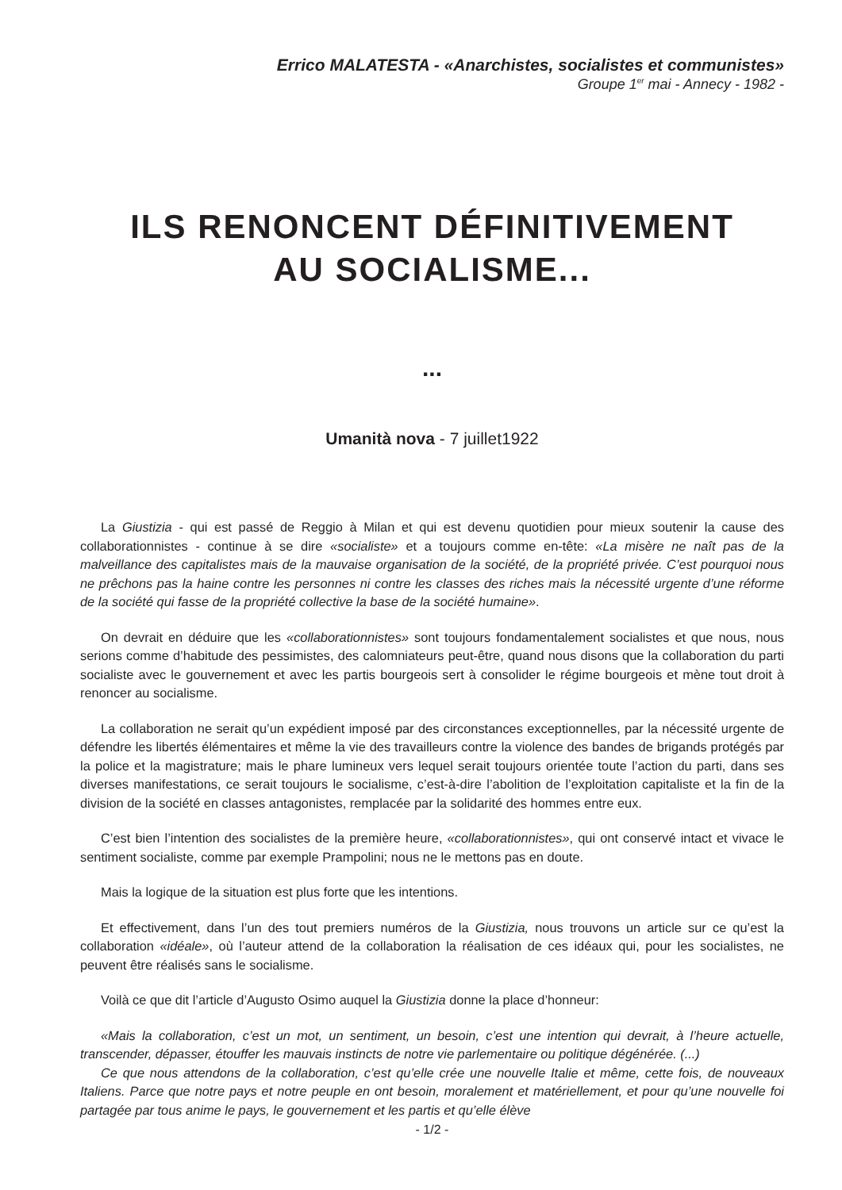Errico MALATESTA - «Anarchistes, socialistes et communistes»
Groupe 1<sup>er</sup> mai - Annecy - 1982 -
ILS RENONCENT DÉFINITIVEMENT
AU SOCIALISME...
...
Umanità nova - 7 juillet1922
La Giustizia - qui est passé de Reggio à Milan et qui est devenu quotidien pour mieux soutenir la cause des collaborationnistes - continue à se dire «socialiste» et a toujours comme en-tête: «La misère ne naît pas de la malveillance des capitalistes mais de la mauvaise organisation de la société, de la propriété privée. C’est pourquoi nous ne prêchons pas la haine contre les personnes ni contre les classes des riches mais la nécessité urgente d’une réforme de la société qui fasse de la propriété collective la base de la société humaine».
On devrait en déduire que les «collaborationnistes» sont toujours fondamentalement socialistes et que nous, nous serions comme d’habitude des pessimistes, des calomniateurs peut-être, quand nous disons que la collaboration du parti socialiste avec le gouvernement et avec les partis bourgeois sert à consolider le régime bourgeois et mène tout droit à renoncer au socialisme.
La collaboration ne serait qu’un expédient imposé par des circonstances exceptionnelles, par la nécessité urgente de défendre les libertés élémentaires et même la vie des travailleurs contre la violence des bandes de brigands protégés par la police et la magistrature; mais le phare lumineux vers lequel serait toujours orientée toute l’action du parti, dans ses diverses manifestations, ce serait toujours le socialisme, c’est-à-dire l’abolition de l’exploitation capitaliste et la fin de la division de la société en classes antagonistes, remplacée par la solidarité des hommes entre eux.
C’est bien l’intention des socialistes de la première heure, «collaborationnistes», qui ont conservé intact et vivace le sentiment socialiste, comme par exemple Prampolini; nous ne le mettons pas en doute.
Mais la logique de la situation est plus forte que les intentions.
Et effectivement, dans l’un des tout premiers numéros de la Giustizia, nous trouvons un article sur ce qu’est la collaboration «idéale», où l’auteur attend de la collaboration la réalisation de ces idéaux qui, pour les socialistes, ne peuvent être réalisés sans le socialisme.
Voilà ce que dit l’article d’Augusto Osimo auquel la Giustizia donne la place d’honneur:
«Mais la collaboration, c’est un mot, un sentiment, un besoin, c’est une intention qui devrait, à l’heure actuelle, transcender, dépasser, étouffer les mauvais instincts de notre vie parlementaire ou politique dégénérée. (...)
Ce que nous attendons de la collaboration, c’est qu’elle crée une nouvelle Italie et même, cette fois, de nouveaux Italiens. Parce que notre pays et notre peuple en ont besoin, moralement et matériellement, et pour qu’une nouvelle foi partagée par tous anime le pays, le gouvernement et les partis et qu’elle élève
- 1/2 -